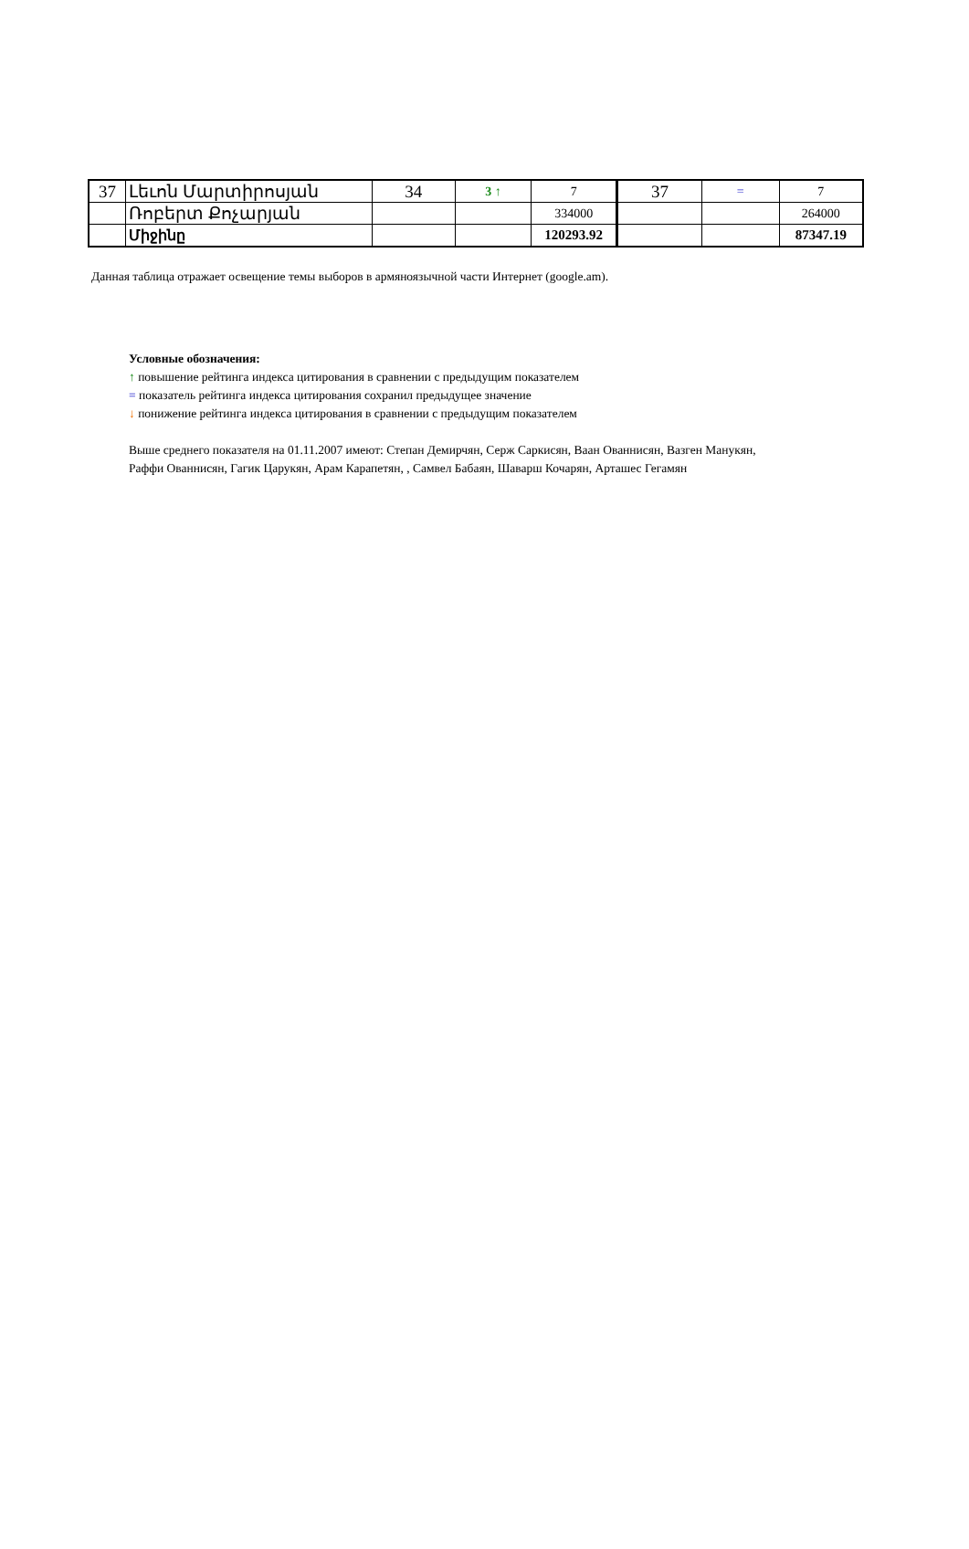| 37 | Լեւոն Մարտիրոսյան | 34 | 3 ↑ | 7 | 37 | = | 7 |
| | Ռոբերտ Քոչարյան | | | 334000 | | | 264000 |
| | Միջինը | | | 120293.92 | | | 87347.19 |
Данная таблица отражает освещение темы выборов в армяноязычной части Интернет (google.am).
Условные обозначения:
↑ повышение рейтинга индекса цитирования в сравнении с предыдущим показателем
= показатель рейтинга индекса цитирования сохранил предыдущее значение
↓ понижение рейтинга индекса цитирования в сравнении с предыдущим показателем
Выше среднего показателя на 01.11.2007 имеют: Степан Демирчян, Серж Саркисян, Ваан Ованнисян, Вазген Манукян,
Раффи Ованнисян, Гагик Царукян, Арам Карапетян, , Самвел Бабаян, Шаварш Кочарян, Арташес Гегамян